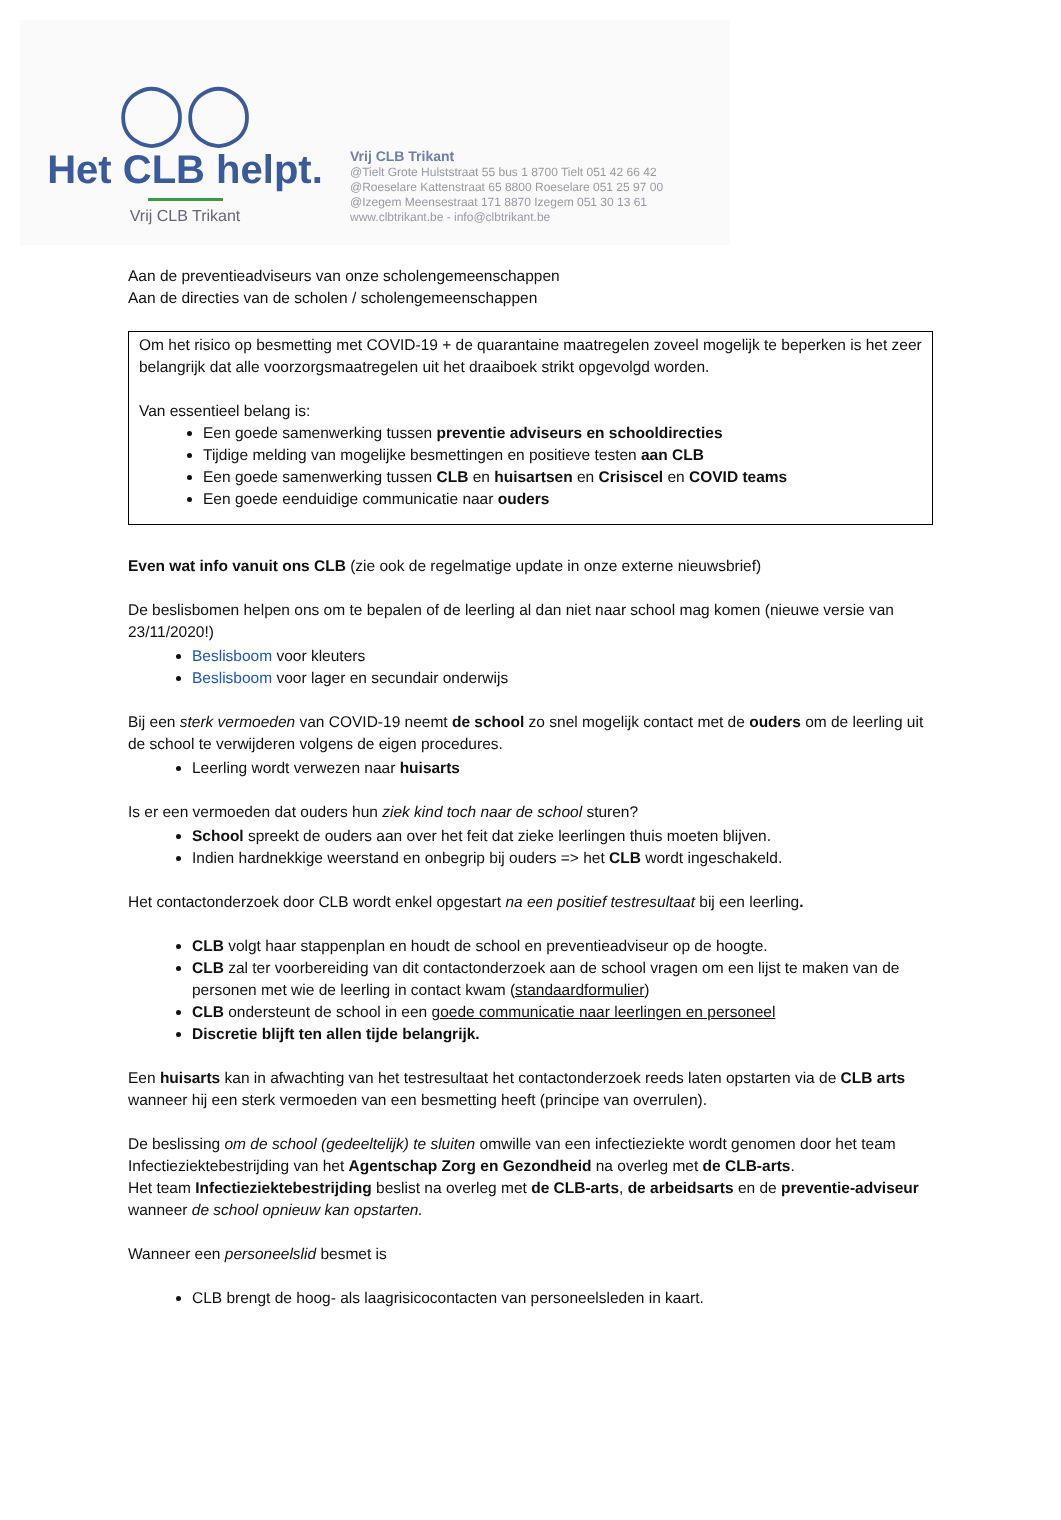◯◯
Het CLB helpt.
Vrij CLB Trikant
Vrij CLB Trikant
@Tielt Grote Hulststraat 55 bus 1 8700 Tielt 051 42 66 42
@Roeselare Kattenstraat 65 8800 Roeselare 051 25 97 00
@Izegem Meensestraat 171 8870 Izegem 051 30 13 61
www.clbtrikant.be - info@clbtrikant.be
Aan de preventieadviseurs van onze scholengemeenschappen
Aan de directies van de scholen / scholengemeenschappen
Om het risico op besmetting met COVID-19 + de quarantaine maatregelen zoveel mogelijk te beperken is het zeer belangrijk dat alle voorzorgsmaatregelen uit het draaiboek strikt opgevolgd worden.
Van essentieel belang is:
Een goede samenwerking tussen preventie adviseurs en schooldirecties
Tijdige melding van mogelijke besmettingen en positieve testen aan CLB
Een goede samenwerking tussen CLB en huisartsen en Crisiscel en COVID teams
Een goede eenduidige communicatie naar ouders
Even wat info vanuit ons CLB (zie ook de regelmatige update in onze externe nieuwsbrief)
De beslisbomen helpen ons om te bepalen of de leerling al dan niet naar school mag komen (nieuwe versie van 23/11/2020!)
Beslisboom voor kleuters
Beslisboom voor lager en secundair onderwijs
Bij een sterk vermoeden van COVID-19 neemt de school zo snel mogelijk contact met de ouders om de leerling uit de school te verwijderen volgens de eigen procedures.
Leerling wordt verwezen naar huisarts
Is er een vermoeden dat ouders hun ziek kind toch naar de school sturen?
School spreekt de ouders aan over het feit dat zieke leerlingen thuis moeten blijven.
Indien hardnekkige weerstand en onbegrip bij ouders => het CLB wordt ingeschakeld.
Het contactonderzoek door CLB wordt enkel opgestart na een positief testresultaat bij een leerling.
CLB volgt haar stappenplan en houdt de school en preventieadviseur op de hoogte.
CLB zal ter voorbereiding van dit contactonderzoek aan de school vragen om een lijst te maken van de personen met wie de leerling in contact kwam (standaardformulier)
CLB ondersteunt de school in een goede communicatie naar leerlingen en personeel
Discretie blijft ten allen tijde belangrijk.
Een huisarts kan in afwachting van het testresultaat het contactonderzoek reeds laten opstarten via de CLB arts wanneer hij een sterk vermoeden van een besmetting heeft (principe van overrulen).
De beslissing om de school (gedeeltelijk) te sluiten omwille van een infectieziekte wordt genomen door het team Infectieziektebestrijding van het Agentschap Zorg en Gezondheid na overleg met de CLB-arts.
Het team Infectieziektebestrijding beslist na overleg met de CLB-arts, de arbeidsarts en de preventie-adviseur wanneer de school opnieuw kan opstarten.
Wanneer een personeelslid besmet is
CLB brengt de hoog- als laagrisicocontacten van personeelsleden in kaart.